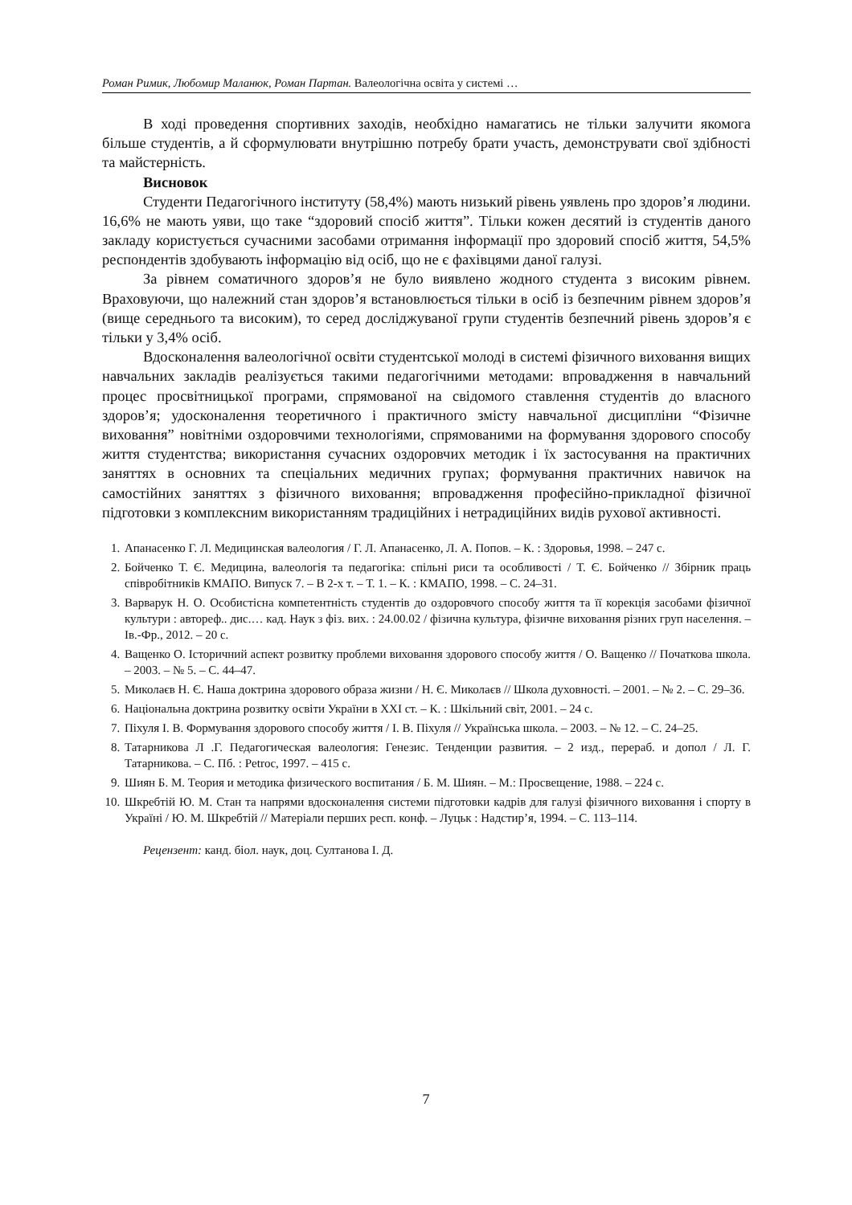Роман Римик, Любомир Маланюк, Роман Партан. Валеологічна освіта у системі …
В ході проведення спортивних заходів, необхідно намагатись не тільки залучити якомога більше студентів, а й сформулювати внутрішню потребу брати участь, демонструвати свої здібності та майстерність.
Висновок
Студенти Педагогічного інституту (58,4%) мають низький рівень уявлень про здоров’я людини. 16,6% не мають уяви, що таке “здоровий спосіб життя”. Тільки кожен десятий із студентів даного закладу користується сучасними засобами отримання інформації про здоровий спосіб життя, 54,5% респондентів здобувають інформацію від осіб, що не є фахівцями даної галузі.
За рівнем соматичного здоров’я не було виявлено жодного студента з високим рівнем. Враховуючи, що належний стан здоров’я встановлюється тільки в осіб із безпечним рівнем здоров’я (вище середнього та високим), то серед досліджуваної групи студентів безпечний рівень здоров’я є тільки у 3,4% осіб.
Вдосконалення валеологічної освіти студентської молоді в системі фізичного виховання вищих навчальних закладів реалізується такими педагогічними методами: впровадження в навчальний процес просвітницької програми, спрямованої на свідомого ставлення студентів до власного здоров’я; удосконалення теоретичного і практичного змісту навчальної дисципліни “Фізичне виховання” новітніми оздоровчими технологіями, спрямованими на формування здорового способу життя студентства; використання сучасних оздоровчих методик і їх застосування на практичних заняттях в основних та спеціальних медичних групах; формування практичних навичок на самостійних заняттях з фізичного виховання; впровадження професійно-прикладної фізичної підготовки з комплексним використанням традиційних і нетрадиційних видів рухової активності.
1. Апанасенко Г. Л. Медицинская валеология / Г. Л. Апанасенко, Л. А. Попов. – К. : Здоровья, 1998. – 247 с.
2. Бойченко Т. Є. Медицина, валеологія та педагогіка: спільні риси та особливості / Т. Є. Бойченко // Збірник праць співробітників КМАПО. Випуск 7. – В 2-х т. – Т. 1. – К. : КМАПО, 1998. – С. 24–31.
3. Варварук Н. О. Особистісна компетентність студентів до оздоровчого способу життя та її корекція засобами фізичної культури : автореф.. дис.… кад. Наук з фіз. вих. : 24.00.02 / фізична культура, фізичне виховання різних груп населення. – Ів.-Фр., 2012. – 20 с.
4. Ващенко О. Історичний аспект розвитку проблеми виховання здорового способу життя / О. Ващенко // Початкова школа. – 2003. – № 5. – С. 44–47.
5. Миколаєв Н. Є. Наша доктрина здорового образа жизни / Н. Є. Миколаєв // Школа духовності. – 2001. – № 2. – С. 29–36.
6. Національна доктрина розвитку освіти України в ХХІ ст. – К. : Шкільний світ, 2001. – 24 с.
7. Піхуля І. В. Формування здорового способу життя / І. В. Піхуля // Українська школа. – 2003. – № 12. – С. 24–25.
8. Татарникова Л .Г. Педагогическая валеология: Генезис. Тенденции развития. – 2 изд., перераб. и допол / Л. Г. Татарникова. – С. Пб. : Petroc, 1997. – 415 с.
9. Шиян Б. М. Теория и методика физического воспитания / Б. М. Шиян. – М.: Просвещение, 1988. – 224 с.
10. Шкребтій Ю. М. Стан та напрями вдосконалення системи підготовки кадрів для галузі фізичного виховання і спорту в Україні / Ю. М. Шкребтій // Матеріали перших респ. конф. – Луцьк : Надстир’я, 1994. – С. 113–114.
Рецензент: канд. біол. наук, доц. Султанова І. Д.
7